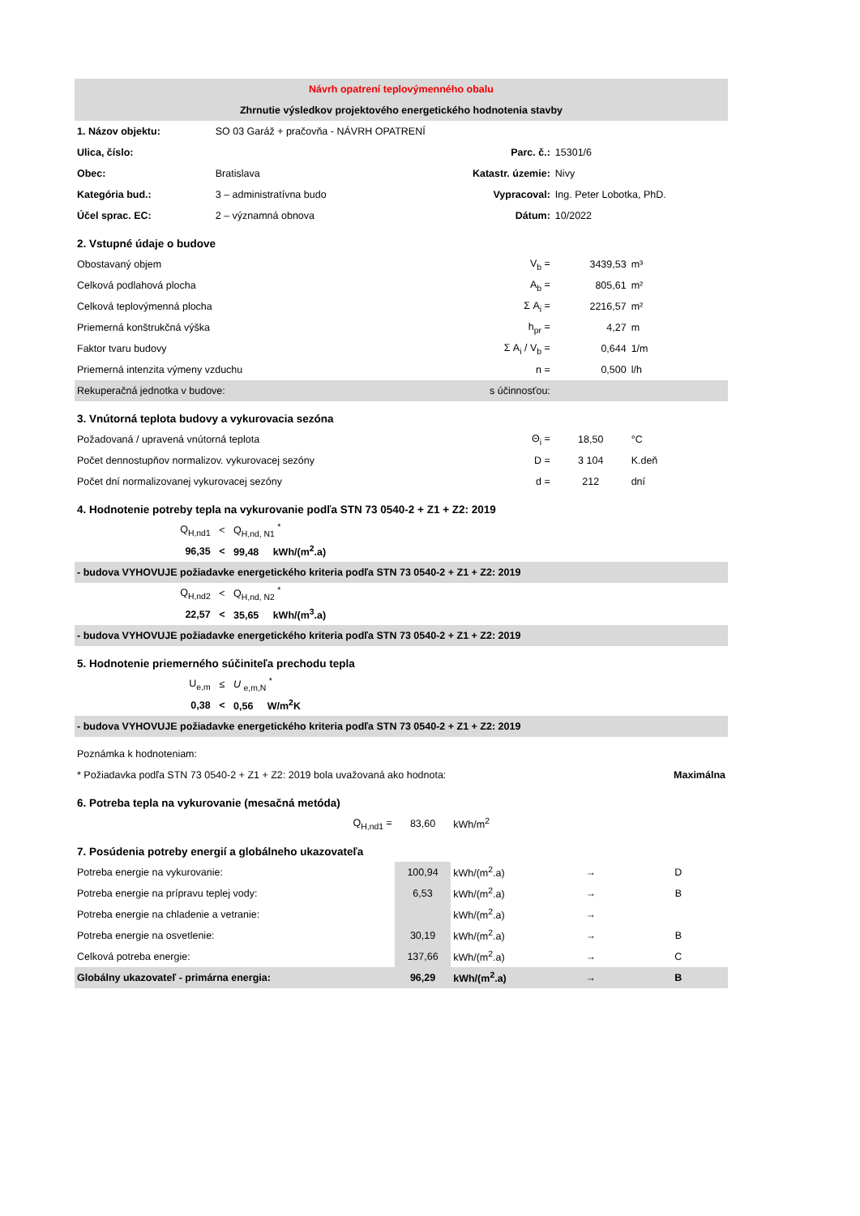| Návrh opatrení teplovýmenného obalu | | | | | | |
| Zhrnutie výsledkov projektového energetického hodnotenia stavby | | | | | | |
| 1. Názov objektu: | SO 03 Garáž + pračovňa - NÁVRH OPATRENÍ | | | | | |
| Ulica, číslo: | | | Parc. č.: | | 15301/6 | |
| Obec: | Bratislava | | Katastr. územie: | | Nivy | |
| Kategória bud.: | 3 – administratívna budo | | Vypracoval: | | Ing. Peter Lobotka, PhD. | |
| Účel sprac. EC: | 2 – významná obnova | | Dátum: | | 10/2022 | |
| 2. Vstupné údaje o budove | | | | | | |
| Obostavaný objem | | | | V<sub>b</sub> = | 3439,53 | m³ |
| Celková podlahová plocha | | | | A<sub>b</sub> = | 805,61 | m² |
| Celková teplovýmenná plocha | | | | Σ A<sub>i</sub> = | 2216,57 | m² |
| Priemerná konštrukčná výška | | | | h<sub>pr</sub> = | 4,27 | m |
| Faktor tvaru budovy | | | | Σ A<sub>i</sub> / V<sub>b</sub> = | 0,644 | 1/m |
| Priemerná intenzita výmeny vzduchu | | | | n = | 0,500 | l/h |
| Rekuperačná jednotka v budove: | | | | s účinnosťou: | | |
| 3. Vnútorná teplota budovy a vykurovacia sezóna | | | | | | |
| Požadovaná / upravená vnútorná teplota | | | | Θ<sub>i</sub> = | 18,50 | °C |
| Počet dennostupňov normalizov. vykurovacej sezóny | | | | D = | 3 104 | K.deň |
| Počet dní normalizovanej vykurovacej sezóny | | | | d = | 212 | dní |
| 4. Hodnotenie potreby tepla na vykurovanie podľa STN 73 0540-2 + Z1 + Z2: 2019 | | | | | | |
| Q<sub>H,nd1</sub> | < | Q<sub>H,nd, N1</sub> <sup>*</sup> | | | | |
| 96,35 | < | 99,48 kWh/(m<sup>2</sup>.a) | | | | |
| - budova VYHOVUJE požiadavke energetického kriteria podľa STN 73 0540-2 + Z1 + Z2: 2019 | | | | | | |
| Q<sub>H,nd2</sub> | < | Q<sub>H,nd, N2</sub> <sup>*</sup> | | | | |
| 22,57 | < | 35,65 kWh/(m<sup>3</sup>.a) | | | | |
| - budova VYHOVUJE požiadavke energetického kriteria podľa STN 73 0540-2 + Z1 + Z2: 2019 | | | | | | |
| 5. Hodnotenie priemerného súčiniteľa prechodu tepla | | | | | | |
| U<sub>e,m</sub> | ≤ | U <sub>e,m,N</sub> <sup>*</sup> | | | | |
| 0,38 | < | 0,56 W/m<sup>2</sup>K | | | | |
| - budova VYHOVUJE požiadavke energetického kriteria podľa STN 73 0540-2 + Z1 + Z2: 2019 | | | | | | |
| Poznámka k hodnoteniam: | | | | | | |
| * Požiadavka podľa STN 73 0540-2 + Z1 + Z2: 2019 bola uvažovaná ako hodnota: | | | | | | Maximálna |
| 6. Potreba tepla na vykurovanie (mesačná metóda) | | | | | | |
| Q<sub>H,nd1</sub> = | | | 83,60 | kWh/m<sup>2</sup> | | |
| 7. Posúdenia potreby energií a globálneho ukazovateľa | | | | | | |
| Potreba energie na vykurovanie: | | | 100,94 | kWh/(m<sup>2</sup>.a) | → | D |
| Potreba energie na prípravu teplej vody: | | | 6,53 | kWh/(m<sup>2</sup>.a) | → | B |
| Potreba energie na chladenie a vetranie: | | | | kWh/(m<sup>2</sup>.a) | → | |
| Potreba energie na osvetlenie: | | | 30,19 | kWh/(m<sup>2</sup>.a) | → | B |
| Celková potreba energie: | | | 137,66 | kWh/(m<sup>2</sup>.a) | → | C |
| Globálny ukazovateľ - primárna energia: | | | 96,29 | kWh/(m<sup>2</sup>.a) | → | B |